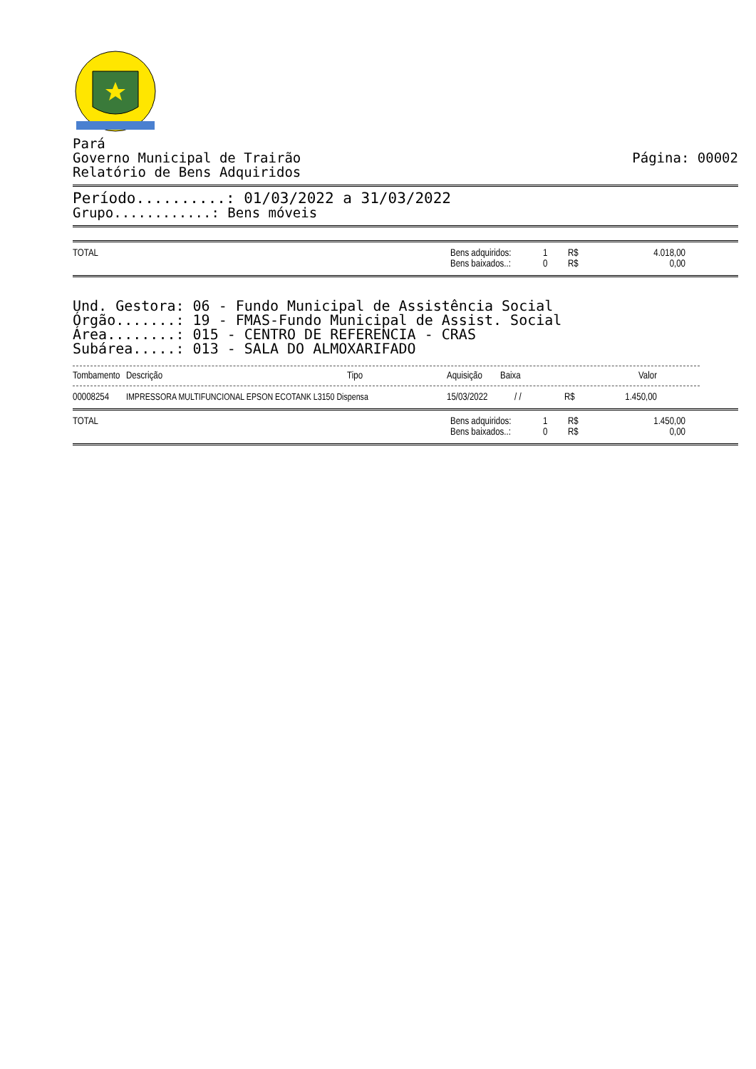Pará
Governo Municipal de Trairão Página: 00002
Relatório de Bens Adquiridos
Período..........: 01/03/2022 a 31/03/2022
Grupo............: Bens móveis
| TOTAL | Bens adquiridos: | 1 | R$ | 4.018,00 |
| | Bens baixados..: | 0 | R$ | 0,00 |
Und. Gestora: 06 - Fundo Municipal de Assistência Social
Órgão.......: 19 - FMAS-Fundo Municipal de Assist. Social
Área........: 015 - CENTRO DE REFERENCIA - CRAS
Subárea.....: 013 - SALA DO ALMOXARIFADO
| Tombamento | Descrição | Tipo | Aquisição | Baixa | | Valor |
| --- | --- | --- | --- | --- | --- | --- |
| 00008254 | IMPRESSORA MULTIFUNCIONAL EPSON ECOTANK L3150 Dispensa | 15/03/2022 | / / | R$ | 1.450,00 |
| TOTAL | Bens adquiridos: | 1 | R$ | 1.450,00 |
| | Bens baixados..: | 0 | R$ | 0,00 |